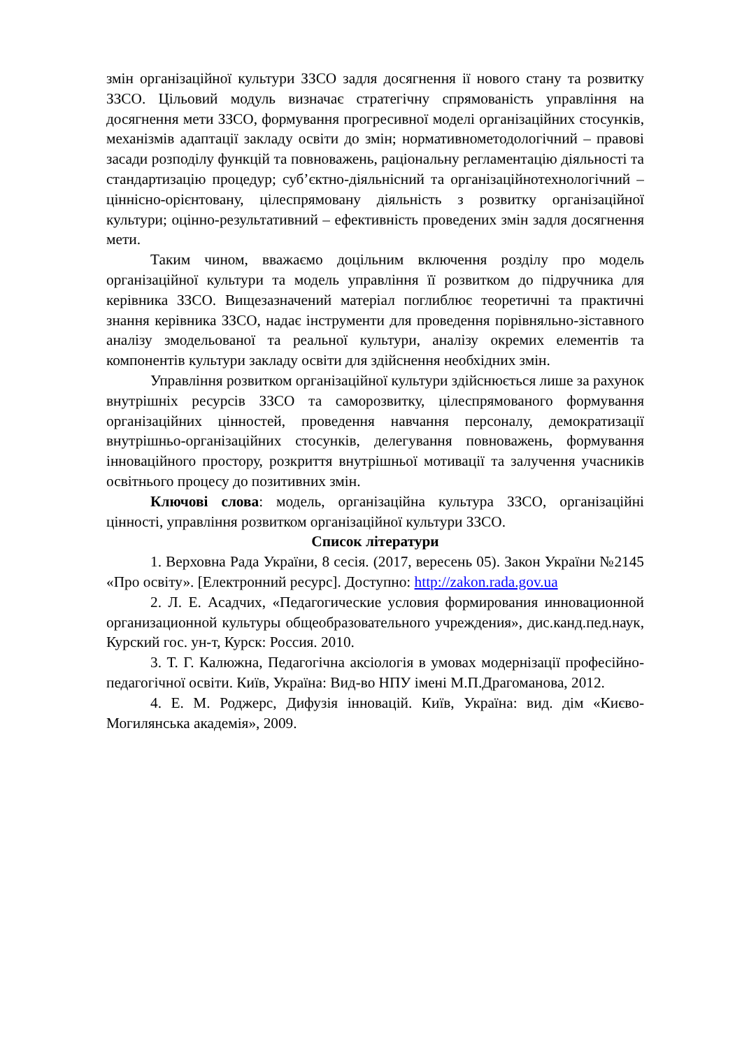змін організаційної культури ЗЗСО задля досягнення ії нового стану та розвитку ЗЗСО. Цільовий модуль визначає стратегічну спрямованість управління на досягнення мети ЗЗСО, формування прогресивної моделі організаційних стосунків, механізмів адаптації закладу освіти до змін; нормативнометодологічний – правові засади розподілу функцій та повноважень, раціональну регламентацію діяльності та стандартизацію процедур; суб’єктно-діяльнісний та організаційнотехнологічний – ціннісно-орієнтовану, цілеспрямовану діяльність з розвитку організаційної культури; оцінно-результативний – ефективність проведених змін задля досягнення мети.
Таким чином, вважаємо доцільним включення розділу про модель організаційної культури та модель управління її розвитком до підручника для керівника ЗЗСО. Вищезазначений матеріал поглиблює теоретичні та практичні знання керівника ЗЗСО, надає інструменти для проведення порівняльно-зіставного аналізу змодельованої та реальної культури, аналізу окремих елементів та компонентів культури закладу освіти для здійснення необхідних змін.
Управління розвитком організаційної культури здійснюється лише за рахунок внутрішніх ресурсів ЗЗСО та саморозвитку, цілеспрямованого формування організаційних цінностей, проведення навчання персоналу, демократизації внутрішньо-організаційних стосунків, делегування повноважень, формування інноваційного простору, розкриття внутрішньої мотивації та залучення учасників освітнього процесу до позитивних змін.
Ключові слова: модель, організаційна культура ЗЗСО, організаційні цінності, управління розвитком організаційної культури ЗЗСО.
Список літератури
1. Верховна Рада України, 8 сесія. (2017, вересень 05). Закон України №2145 «Про освіту». [Електронний ресурс]. Доступно: http://zakon.rada.gov.ua
2. Л. Е. Асадчих, «Педагогические условия формирования инновационной организационной культуры общеобразовательного учреждения», дис.канд.пед.наук, Курский гос. ун-т, Курск: Россия. 2010.
3. Т. Г. Калюжна, Педагогічна аксіологія в умовах модернізації професійно-педагогічної освіти. Київ, Україна: Вид-во НПУ імені М.П.Драгоманова, 2012.
4. Е. М. Роджерс, Дифузія інновацій. Київ, Україна: вид. дім «Києво-Могилянська академія», 2009.